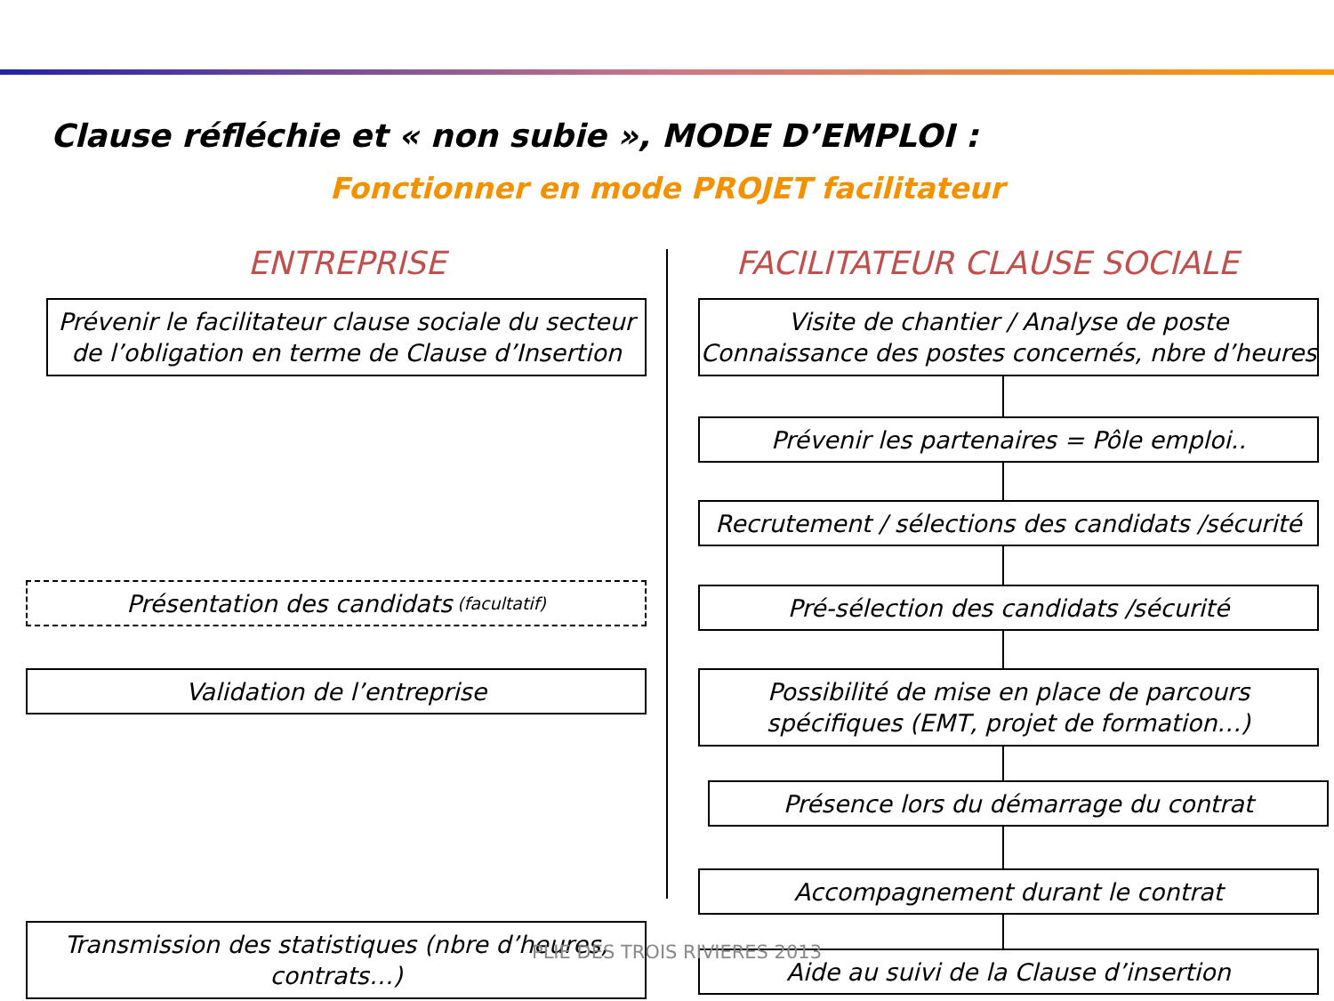Clause réfléchie et « non subie », MODE D’EMPLOI :
Fonctionner en mode PROJET facilitateur
ENTREPRISE FACILITATEUR CLAUSE SOCIALE
Prévenir le facilitateur clause sociale du secteur de l’obligation en terme de Clause d’Insertion
Visite de chantier / Analyse de poste
Connaissance des postes concernés, nbre d’heures
Prévenir les partenaires = Pôle emploi..
Recrutement / sélections des candidats /sécurité
Présentation des candidats (facultatif) Pré-sélection des candidats /sécurité
Validation de l’entreprise
Possibilité de mise en place de parcours spécifiques (EMT, projet de formation…)
Présence lors du démarrage du contrat
Accompagnement durant le contrat
Transmission des statistiques (nbre d’heures, contrats…)
Aide au suivi de la Clause d’insertion
PLIE DES TROIS RIVIERES 2013